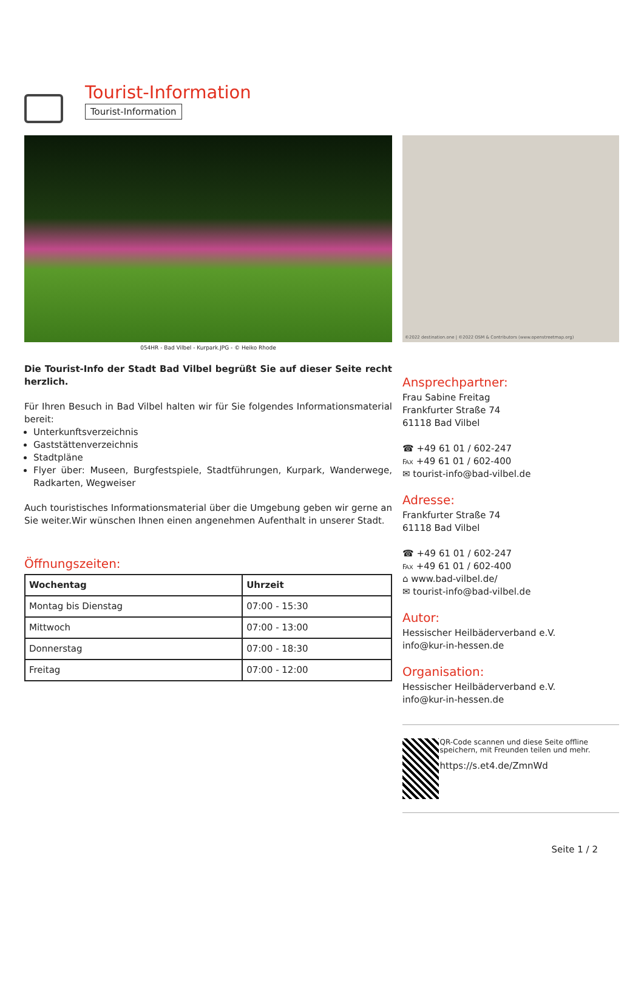Tourist-Information
Tourist-Information
©2022 destination.one | ©2022 OSM & Contributors (www.openstreetmap.org)
054HR - Bad Vilbel - Kurpark.JPG - © Heiko Rhode
Die Tourist-Info der Stadt Bad Vilbel begrüßt Sie auf dieser Seite recht herzlich.
Für Ihren Besuch in Bad Vilbel halten wir für Sie folgendes Informationsmaterial bereit:
Unterkunftsverzeichnis
Gaststättenverzeichnis
Stadtpläne
Flyer über: Museen, Burgfestspiele, Stadtführungen, Kurpark, Wanderwege, Radkarten, Wegweiser
Auch touristisches Informationsmaterial über die Umgebung geben wir gerne an Sie weiter.Wir wünschen Ihnen einen angenehmen Aufenthalt in unserer Stadt.
Öffnungszeiten:
| Wochentag | Uhrzeit |
| --- | --- |
| Montag bis Dienstag | 07:00 - 15:30 |
| Mittwoch | 07:00 - 13:00 |
| Donnerstag | 07:00 - 18:30 |
| Freitag | 07:00 - 12:00 |
Ansprechpartner:
Frau Sabine Freitag
Frankfurter Straße 74
61118 Bad Vilbel
☎ +49 61 01 / 602-247
℻ +49 61 01 / 602-400
✉ tourist-info@bad-vilbel.de
Adresse:
Frankfurter Straße 74
61118 Bad Vilbel
☎ +49 61 01 / 602-247
℻ +49 61 01 / 602-400
⌂ www.bad-vilbel.de/
✉ tourist-info@bad-vilbel.de
Autor:
Hessischer Heilbäderverband e.V.
info@kur-in-hessen.de
Organisation:
Hessischer Heilbäderverband e.V.
info@kur-in-hessen.de
QR-Code scannen und diese Seite offline speichern, mit Freunden teilen und mehr.
https://s.et4.de/ZmnWd
Seite 1 / 2